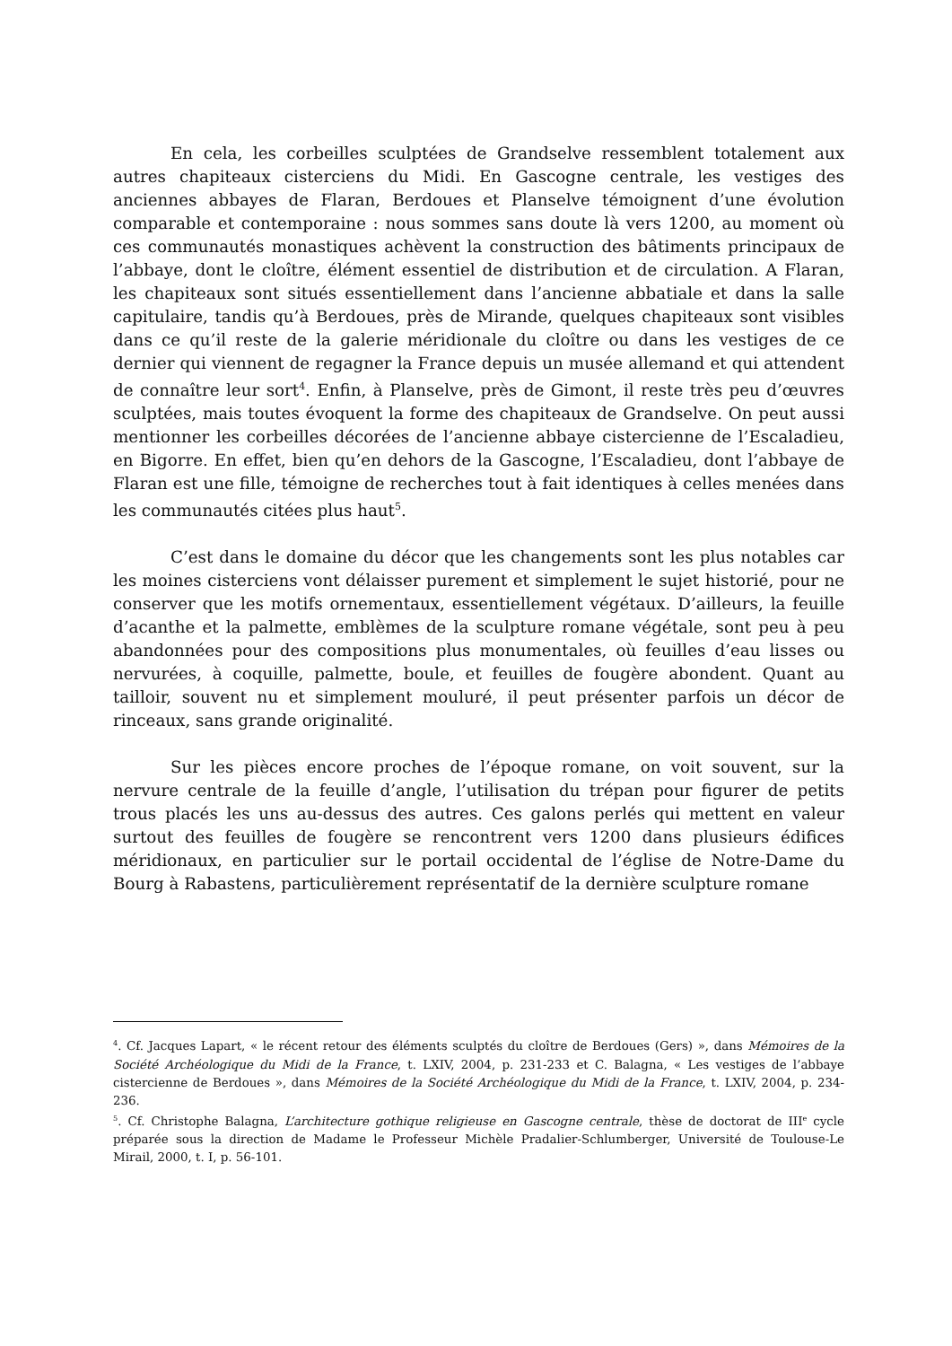En cela, les corbeilles sculptées de Grandselve ressemblent totalement aux autres chapiteaux cisterciens du Midi. En Gascogne centrale, les vestiges des anciennes abbayes de Flaran, Berdoues et Planselve témoignent d’une évolution comparable et contemporaine : nous sommes sans doute là vers 1200, au moment où ces communautés monastiques achèvent la construction des bâtiments principaux de l’abbaye, dont le cloître, élément essentiel de distribution et de circulation. A Flaran, les chapiteaux sont situés essentiellement dans l’ancienne abbatiale et dans la salle capitulaire, tandis qu’à Berdoues, près de Mirande, quelques chapiteaux sont visibles dans ce qu’il reste de la galerie méridionale du cloître ou dans les vestiges de ce dernier qui viennent de regagner la France depuis un musée allemand et qui attendent de connaître leur sort<sup>4</sup>. Enfin, à Planselve, près de Gimont, il reste très peu d’œuvres sculptées, mais toutes évoquent la forme des chapiteaux de Grandselve. On peut aussi mentionner les corbeilles décorées de l’ancienne abbaye cistercienne de l’Escaladieu, en Bigorre. En effet, bien qu’en dehors de la Gascogne, l’Escaladieu, dont l’abbaye de Flaran est une fille, témoigne de recherches tout à fait identiques à celles menées dans les communautés citées plus haut<sup>5</sup>.
C’est dans le domaine du décor que les changements sont les plus notables car les moines cisterciens vont délaisser purement et simplement le sujet historié, pour ne conserver que les motifs ornementaux, essentiellement végétaux. D’ailleurs, la feuille d’acanthe et la palmette, emblèmes de la sculpture romane végétale, sont peu à peu abandonnées pour des compositions plus monumentales, où feuilles d’eau lisses ou nervurées, à coquille, palmette, boule, et feuilles de fougère abondent. Quant au tailloir, souvent nu et simplement mouluré, il peut présenter parfois un décor de rinceaux, sans grande originalité.
Sur les pièces encore proches de l’époque romane, on voit souvent, sur la nervure centrale de la feuille d’angle, l’utilisation du trépan pour figurer de petits trous placés les uns au-dessus des autres. Ces galons perlés qui mettent en valeur surtout des feuilles de fougère se rencontrent vers 1200 dans plusieurs édifices méridionaux, en particulier sur le portail occidental de l’église de Notre-Dame du Bourg à Rabastens, particulièrement représentatif de la dernière sculpture romane
<sup>4</sup>. Cf. Jacques Lapart, « le récent retour des éléments sculptés du cloître de Berdoues (Gers) », dans Mémoires de la Société Archéologique du Midi de la France, t. LXIV, 2004, p. 231-233 et C. Balagna, « Les vestiges de l’abbaye cistercienne de Berdoues », dans Mémoires de la Société Archéologique du Midi de la France, t. LXIV, 2004, p. 234-236.
<sup>5</sup>. Cf. Christophe Balagna, L’architecture gothique religieuse en Gascogne centrale, thèse de doctorat de III<sup>e</sup> cycle préparée sous la direction de Madame le Professeur Michèle Pradalier-Schlumberger, Université de Toulouse-Le Mirail, 2000, t. I, p. 56-101.